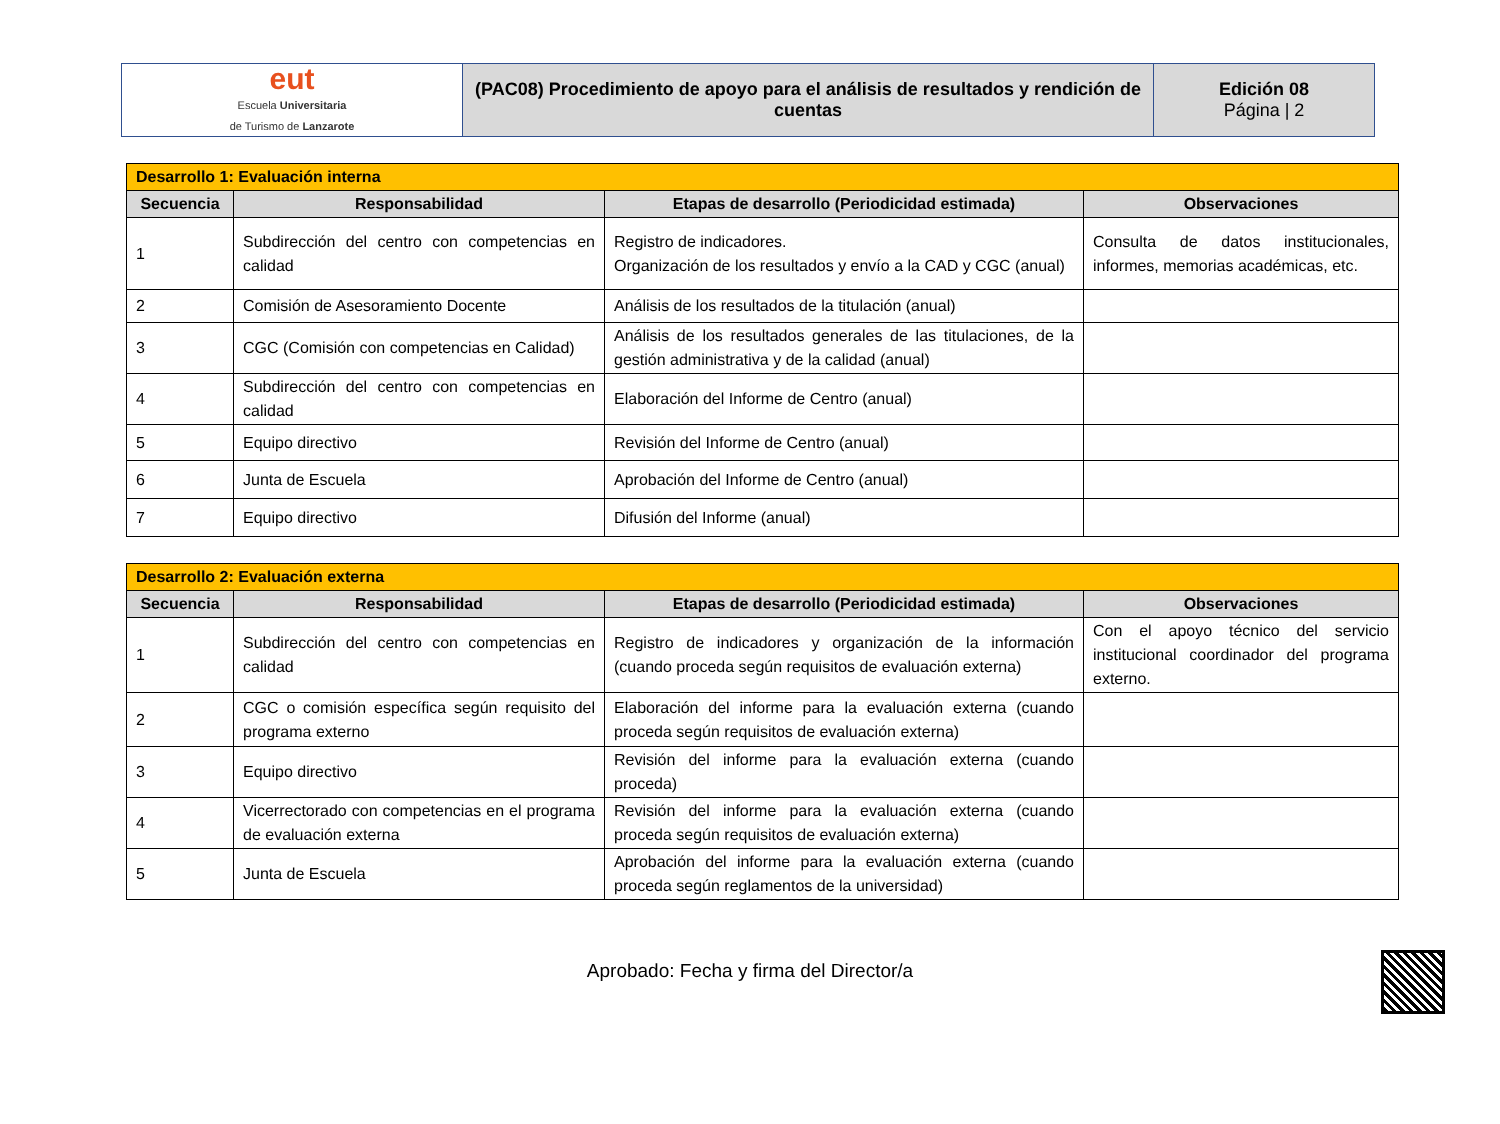| eut Escuela Universitaria de Turismo de Lanzarote | (PAC08) Procedimiento de apoyo para el análisis de resultados y rendición de cuentas | Edición 08 Página / 2 |
| Desarrollo 1: Evaluación interna | | | |
| --- | --- | --- | --- |
| Secuencia | Responsabilidad | Etapas de desarrollo (Periodicidad estimada) | Observaciones |
| 1 | Subdirección del centro con competencias en calidad | Registro de indicadores. Organización de los resultados y envío a la CAD y CGC (anual) | Consulta de datos institucionales, informes, memorias académicas, etc. |
| 2 | Comisión de Asesoramiento Docente | Análisis de los resultados de la titulación (anual) | |
| 3 | CGC (Comisión con competencias en Calidad) | Análisis de los resultados generales de las titulaciones, de la gestión administrativa y de la calidad (anual) | |
| 4 | Subdirección del centro con competencias en calidad | Elaboración del Informe de Centro (anual) | |
| 5 | Equipo directivo | Revisión del Informe de Centro (anual) | |
| 6 | Junta de Escuela | Aprobación del Informe de Centro (anual) | |
| 7 | Equipo directivo | Difusión del Informe (anual) | |
| Desarrollo 2: Evaluación externa | | | |
| --- | --- | --- | --- |
| Secuencia | Responsabilidad | Etapas de desarrollo (Periodicidad estimada) | Observaciones |
| 1 | Subdirección del centro con competencias en calidad | Registro de indicadores y organización de la información (cuando proceda según requisitos de evaluación externa) | Con el apoyo técnico del servicio institucional coordinador del programa externo. |
| 2 | CGC o comisión específica según requisito del programa externo | Elaboración del informe para la evaluación externa (cuando proceda según requisitos de evaluación externa) | |
| 3 | Equipo directivo | Revisión del informe para la evaluación externa (cuando proceda) | |
| 4 | Vicerrectorado con competencias en el programa de evaluación externa | Revisión del informe para la evaluación externa (cuando proceda según requisitos de evaluación externa) | |
| 5 | Junta de Escuela | Aprobación del informe para la evaluación externa (cuando proceda según reglamentos de la universidad) | |
Aprobado: Fecha y firma del Director/a